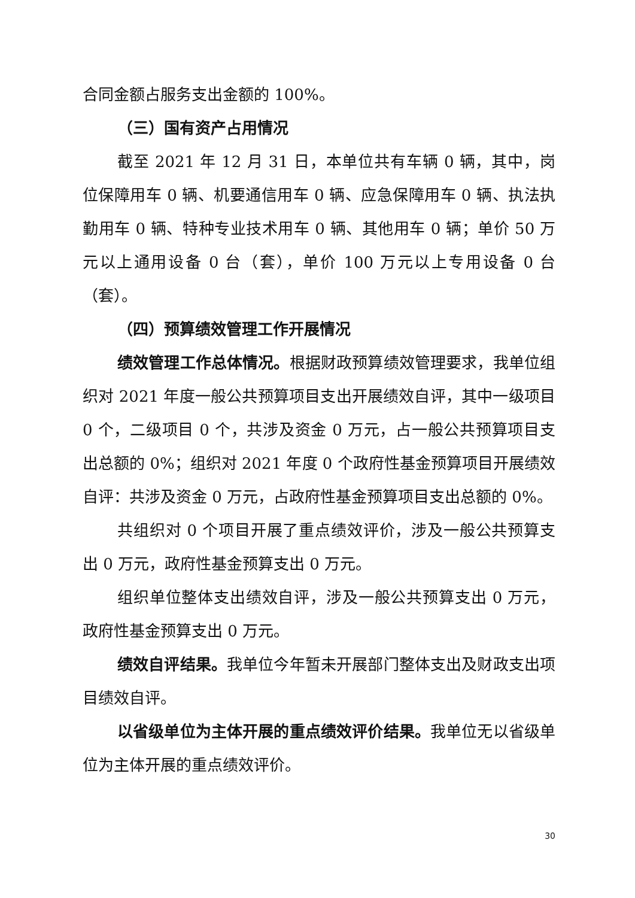合同金额占服务支出金额的 100%。
（三）国有资产占用情况
截至 2021 年 12 月 31 日，本单位共有车辆 0 辆，其中，岗位保障用车 0 辆、机要通信用车 0 辆、应急保障用车 0 辆、执法执勤用车 0 辆、特种专业技术用车 0 辆、其他用车 0 辆；单价 50 万元以上通用设备 0 台（套），单价 100 万元以上专用设备 0 台（套）。
（四）预算绩效管理工作开展情况
绩效管理工作总体情况。根据财政预算绩效管理要求，我单位组织对 2021 年度一般公共预算项目支出开展绩效自评，其中一级项目 0 个，二级项目 0 个，共涉及资金 0 万元，占一般公共预算项目支出总额的 0%；组织对 2021 年度 0 个政府性基金预算项目开展绩效自评：共涉及资金 0 万元，占政府性基金预算项目支出总额的 0%。
共组织对 0 个项目开展了重点绩效评价，涉及一般公共预算支出 0 万元，政府性基金预算支出 0 万元。
组织单位整体支出绩效自评，涉及一般公共预算支出 0 万元，政府性基金预算支出 0 万元。
绩效自评结果。我单位今年暂未开展部门整体支出及财政支出项目绩效自评。
以省级单位为主体开展的重点绩效评价结果。我单位无以省级单位为主体开展的重点绩效评价。
30